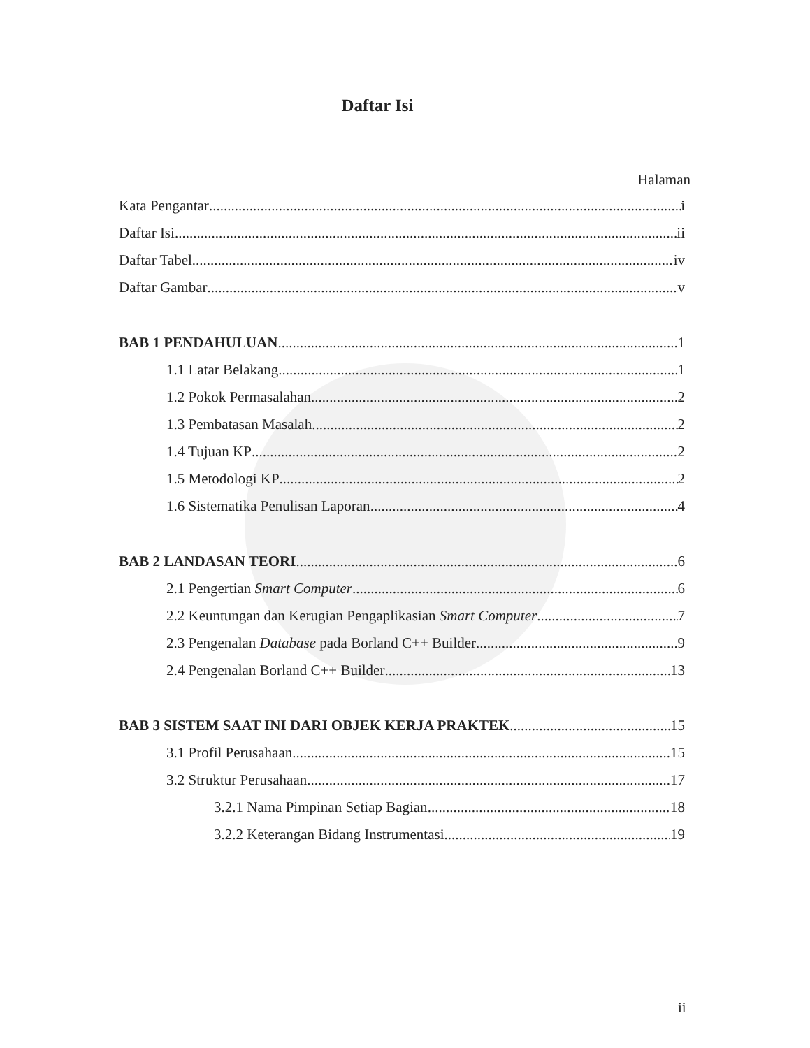Daftar Isi
Halaman
Kata Pengantar i
Daftar Isi ii
Daftar Tabel iv
Daftar Gambar v
BAB 1 PENDAHULUAN 1
1.1 Latar Belakang 1
1.2 Pokok Permasalahan 2
1.3 Pembatasan Masalah 2
1.4 Tujuan KP 2
1.5 Metodologi KP 2
1.6 Sistematika Penulisan Laporan 4
BAB 2 LANDASAN TEORI 6
2.1 Pengertian Smart Computer 6
2.2 Keuntungan dan Kerugian Pengaplikasian Smart Computer 7
2.3 Pengenalan Database pada Borland C++ Builder 9
2.4 Pengenalan Borland C++ Builder 13
BAB 3 SISTEM SAAT INI DARI OBJEK KERJA PRAKTEK 15
3.1 Profil Perusahaan 15
3.2 Struktur Perusahaan 17
3.2.1 Nama Pimpinan Setiap Bagian 18
3.2.2 Keterangan Bidang Instrumentasi 19
ii